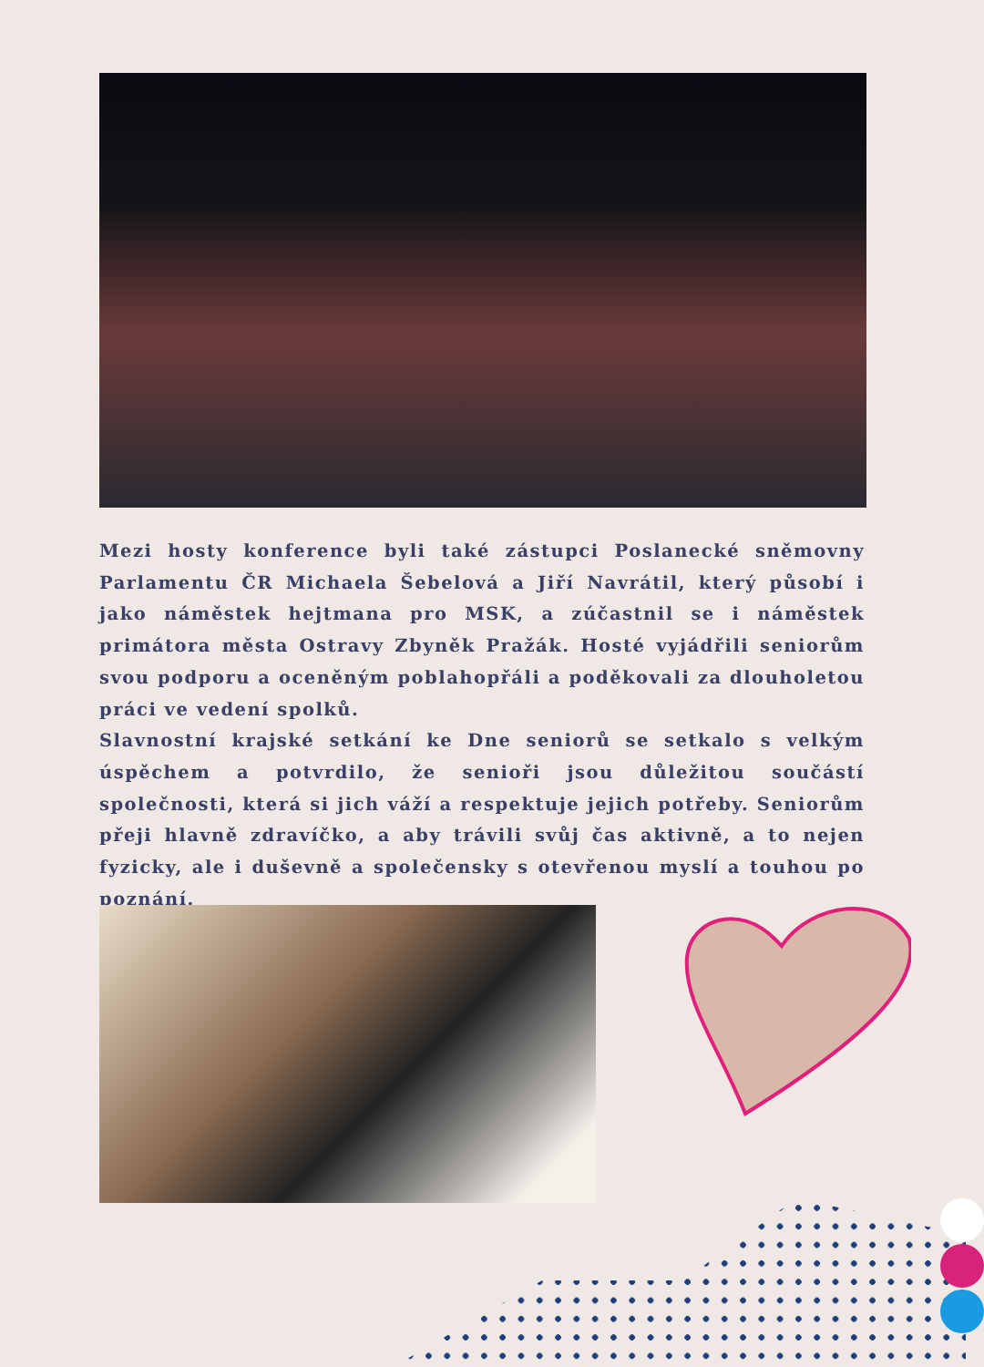Mezi hosty konference byli také zástupci Poslanecké sněmovny Parlamentu ČR Michaela Šebelová a Jiří Navrátil, který působí i jako náměstek hejtmana pro MSK, a zúčastnil se i náměstek primátora města Ostravy Zbyněk Pražák. Hosté vyjádřili seniorům svou podporu a oceněným poblahopřáli a poděkovali za dlouholetou práci ve vedení spolků.
Slavnostní krajské setkání ke Dne seniorů se setkalo s velkým úspěchem a potvrdilo, že senioři jsou důležitou součástí společnosti, která si jich váží a respektuje jejich potřeby. Seniorům přeji hlavně zdravíčko, a aby trávili svůj čas aktivně, a to nejen fyzicky, ale i duševně a společensky s otevřenou myslí a touhou po poznání.